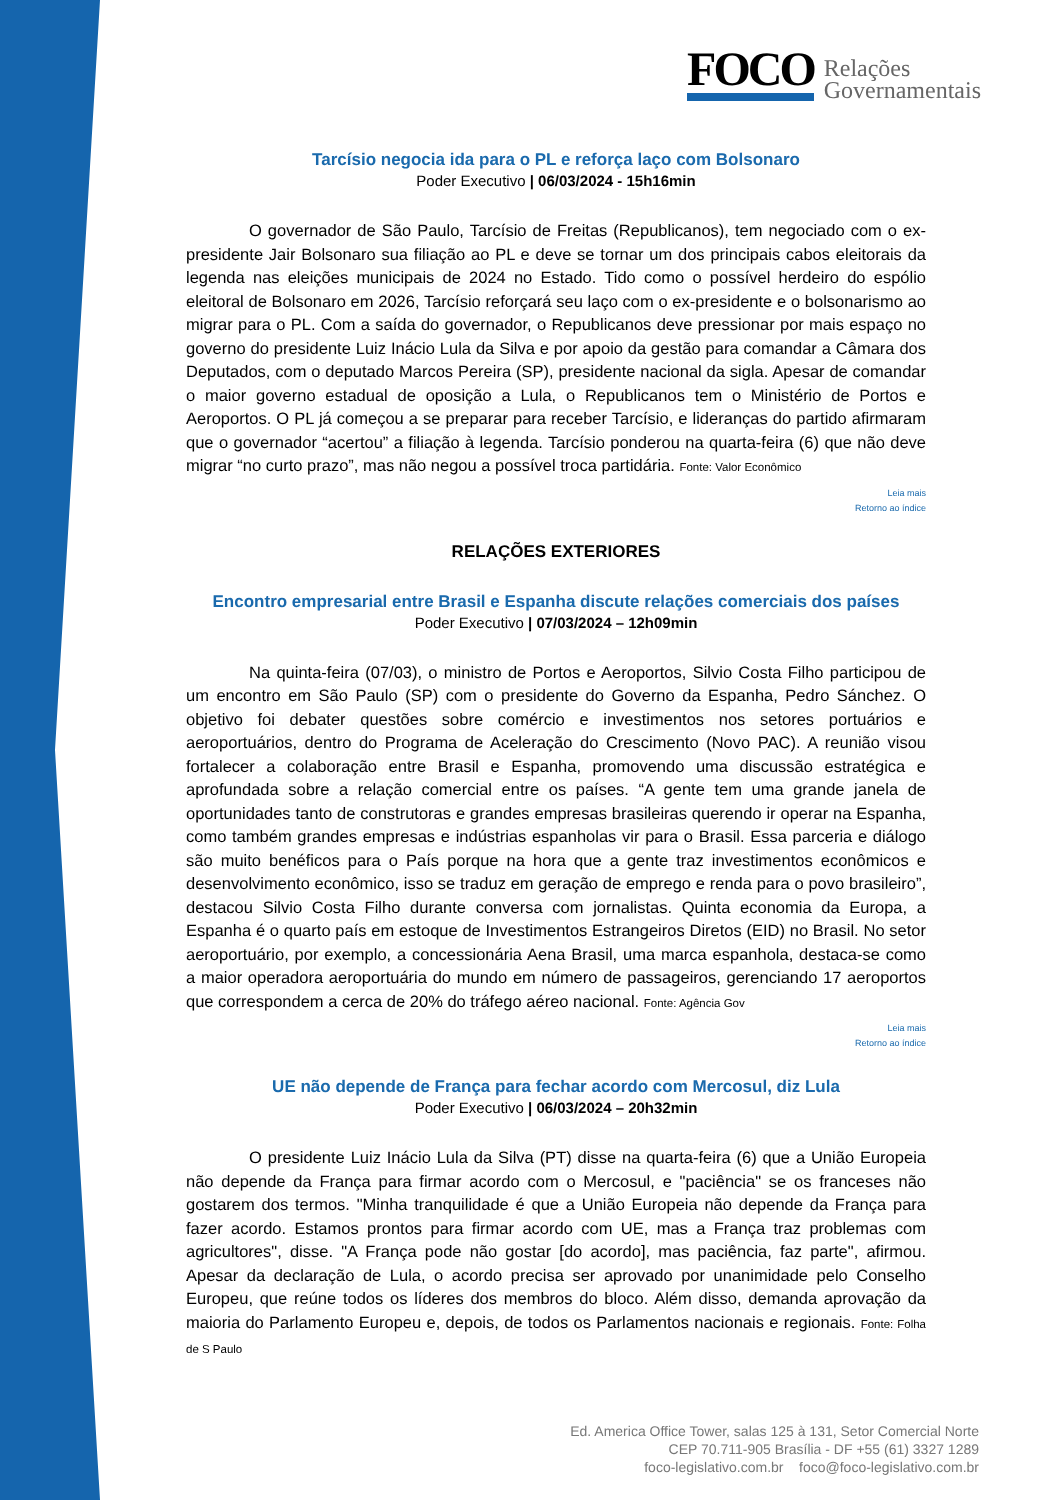FOCO
Relações
Governamentais
Tarcísio negocia ida para o PL e reforça laço com Bolsonaro
Poder Executivo | 06/03/2024 - 15h16min
O governador de São Paulo, Tarcísio de Freitas (Republicanos), tem negociado com o ex-presidente Jair Bolsonaro sua filiação ao PL e deve se tornar um dos principais cabos eleitorais da legenda nas eleições municipais de 2024 no Estado. Tido como o possível herdeiro do espólio eleitoral de Bolsonaro em 2026, Tarcísio reforçará seu laço com o ex-presidente e o bolsonarismo ao migrar para o PL. Com a saída do governador, o Republicanos deve pressionar por mais espaço no governo do presidente Luiz Inácio Lula da Silva e por apoio da gestão para comandar a Câmara dos Deputados, com o deputado Marcos Pereira (SP), presidente nacional da sigla. Apesar de comandar o maior governo estadual de oposição a Lula, o Republicanos tem o Ministério de Portos e Aeroportos. O PL já começou a se preparar para receber Tarcísio, e lideranças do partido afirmaram que o governador “acertou” a filiação à legenda. Tarcísio ponderou na quarta-feira (6) que não deve migrar “no curto prazo”, mas não negou a possível troca partidária. Fonte: Valor Econômico
Leia mais
Retorno ao índice
RELAÇÕES EXTERIORES
Encontro empresarial entre Brasil e Espanha discute relações comerciais dos países
Poder Executivo | 07/03/2024 – 12h09min
Na quinta-feira (07/03), o ministro de Portos e Aeroportos, Silvio Costa Filho participou de um encontro em São Paulo (SP) com o presidente do Governo da Espanha, Pedro Sánchez. O objetivo foi debater questões sobre comércio e investimentos nos setores portuários e aeroportuários, dentro do Programa de Aceleração do Crescimento (Novo PAC). A reunião visou fortalecer a colaboração entre Brasil e Espanha, promovendo uma discussão estratégica e aprofundada sobre a relação comercial entre os países. “A gente tem uma grande janela de oportunidades tanto de construtoras e grandes empresas brasileiras querendo ir operar na Espanha, como também grandes empresas e indústrias espanholas vir para o Brasil. Essa parceria e diálogo são muito benéficos para o País porque na hora que a gente traz investimentos econômicos e desenvolvimento econômico, isso se traduz em geração de emprego e renda para o povo brasileiro”, destacou Silvio Costa Filho durante conversa com jornalistas. Quinta economia da Europa, a Espanha é o quarto país em estoque de Investimentos Estrangeiros Diretos (EID) no Brasil. No setor aeroportuário, por exemplo, a concessionária Aena Brasil, uma marca espanhola, destaca-se como a maior operadora aeroportuária do mundo em número de passageiros, gerenciando 17 aeroportos que correspondem a cerca de 20% do tráfego aéreo nacional. Fonte: Agência Gov
Leia mais
Retorno ao índice
UE não depende de França para fechar acordo com Mercosul, diz Lula
Poder Executivo | 06/03/2024 – 20h32min
O presidente Luiz Inácio Lula da Silva (PT) disse na quarta-feira (6) que a União Europeia não depende da França para firmar acordo com o Mercosul, e "paciência" se os franceses não gostarem dos termos. "Minha tranquilidade é que a União Europeia não depende da França para fazer acordo. Estamos prontos para firmar acordo com UE, mas a França traz problemas com agricultores", disse. "A França pode não gostar [do acordo], mas paciência, faz parte", afirmou. Apesar da declaração de Lula, o acordo precisa ser aprovado por unanimidade pelo Conselho Europeu, que reúne todos os líderes dos membros do bloco. Além disso, demanda aprovação da maioria do Parlamento Europeu e, depois, de todos os Parlamentos nacionais e regionais. Fonte: Folha de S Paulo
Ed. America Office Tower, salas 125 à 131, Setor Comercial Norte
CEP 70.711-905 Brasília - DF +55 (61) 3327 1289
foco-legislativo.com.br foco@foco-legislativo.com.br